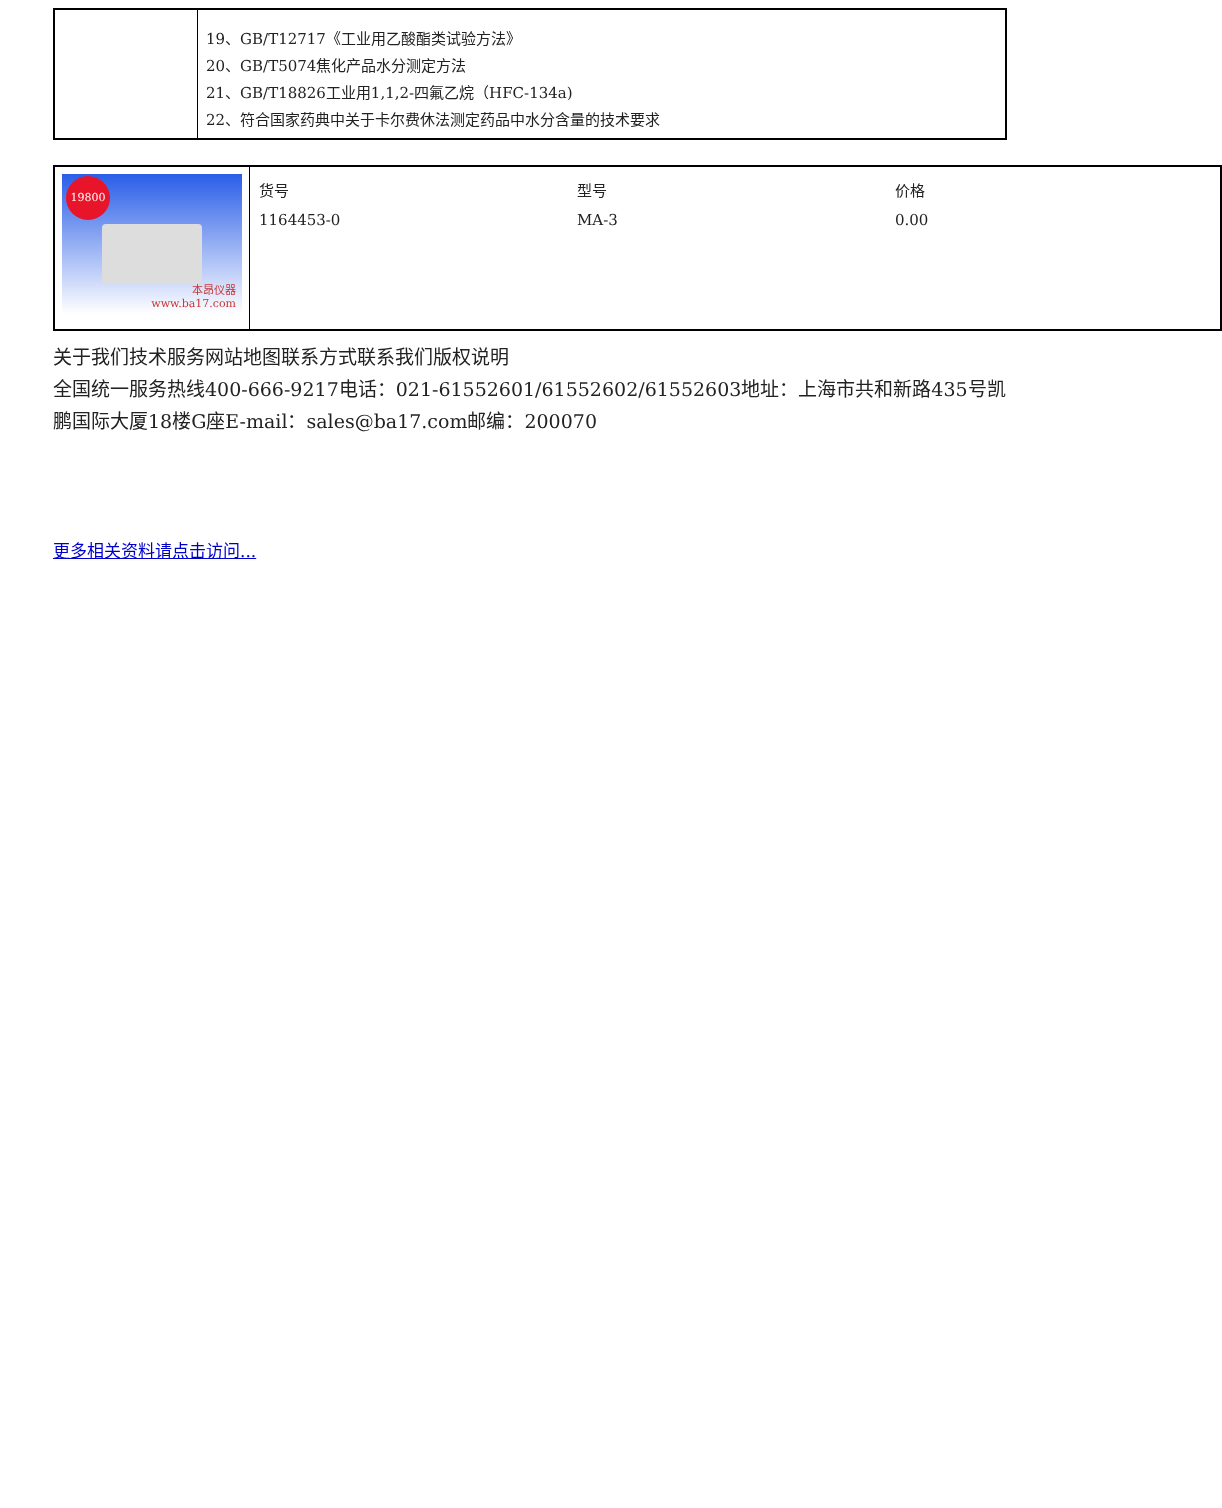| | 19、GB/T12717《工业用乙酸酯类试验方法》 20、GB/T5074焦化产品水分测定方法 21、GB/T18826工业用1,1,2-四氟乙烷（HFC-134a) 22、符合国家药典中关于卡尔费休法测定药品中水分含量的技术要求 |
| 19800 本昂仪器 www.ba17.com | / 货号 / 型号 / 价格 / / 1164453-0 / MA-3 / 0.00 / |
关于我们技术服务网站地图联系方式联系我们版权说明
全国统一服务热线400-666-9217电话：021-61552601/61552602/61552603地址：上海市共和新路435号凯鹏国际大厦18楼G座E-mail：sales@ba17.com邮编：200070
更多相关资料请点击访问...